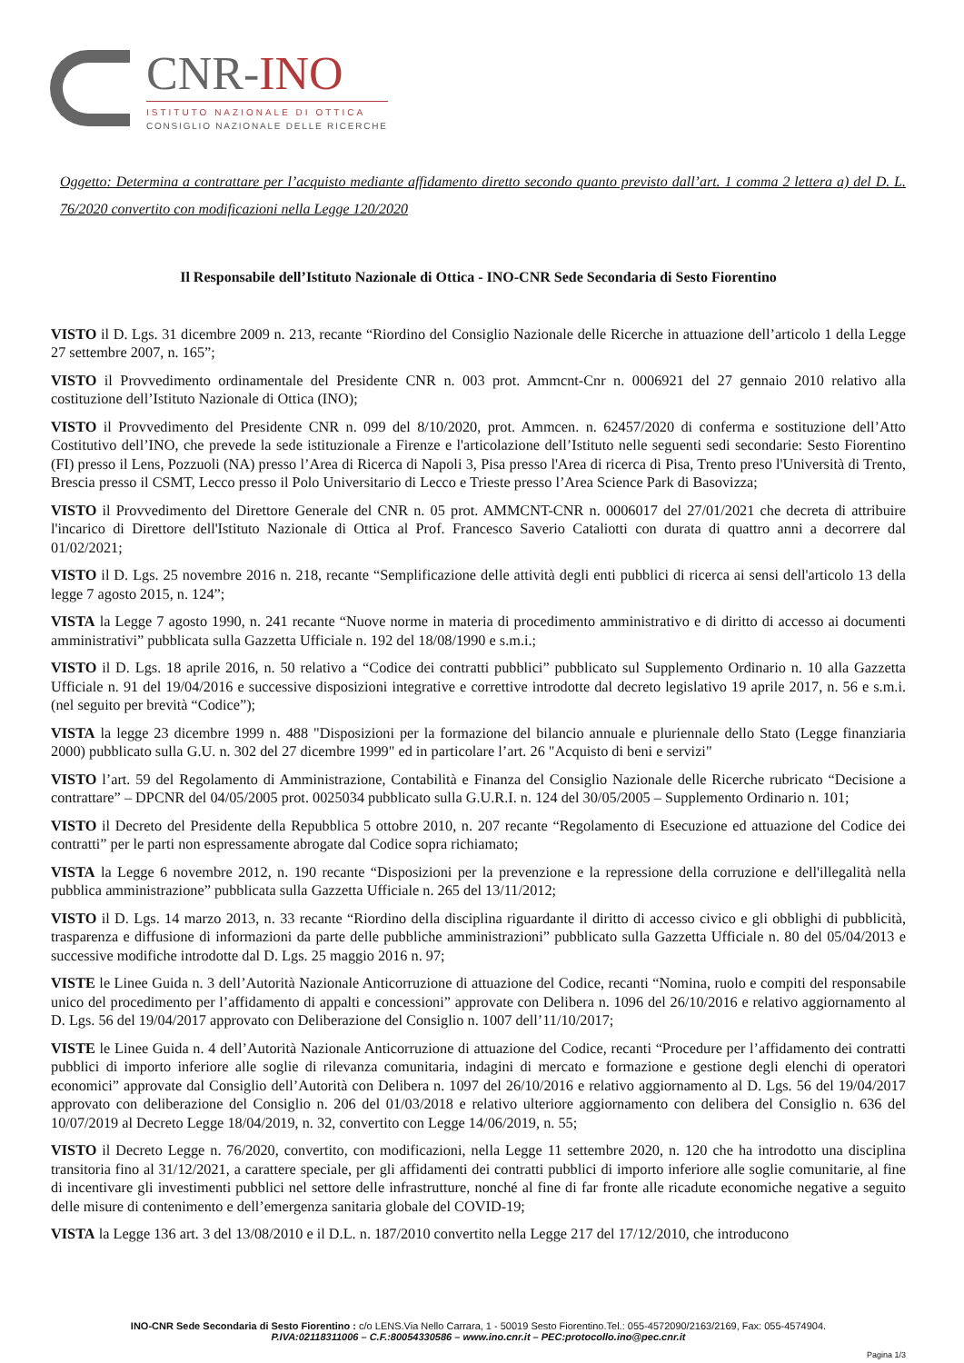CNR-INO
ISTITUTO NAZIONALE DI OTTICA
CONSIGLIO NAZIONALE DELLE RICERCHE
Oggetto: Determina a contrattare per l’acquisto mediante affidamento diretto secondo quanto previsto dall’art. 1 comma 2 lettera a) del D. L. 76/2020 convertito con modificazioni nella Legge 120/2020
Il Responsabile dell’Istituto Nazionale di Ottica - INO-CNR Sede Secondaria di Sesto Fiorentino
VISTO il D. Lgs. 31 dicembre 2009 n. 213, recante “Riordino del Consiglio Nazionale delle Ricerche in attuazione dell’articolo 1 della Legge 27 settembre 2007, n. 165”;
VISTO il Provvedimento ordinamentale del Presidente CNR n. 003 prot. Ammcnt-Cnr n. 0006921 del 27 gennaio 2010 relativo alla costituzione dell’Istituto Nazionale di Ottica (INO);
VISTO il Provvedimento del Presidente CNR n. 099 del 8/10/2020, prot. Ammcen. n. 62457/2020 di conferma e sostituzione dell’Atto Costitutivo dell’INO, che prevede la sede istituzionale a Firenze e l'articolazione dell’Istituto nelle seguenti sedi secondarie: Sesto Fiorentino (FI) presso il Lens, Pozzuoli (NA) presso l’Area di Ricerca di Napoli 3, Pisa presso l'Area di ricerca di Pisa, Trento preso l'Università di Trento, Brescia presso il CSMT, Lecco presso il Polo Universitario di Lecco e Trieste presso l’Area Science Park di Basovizza;
VISTO il Provvedimento del Direttore Generale del CNR n. 05 prot. AMMCNT-CNR n. 0006017 del 27/01/2021 che decreta di attribuire l'incarico di Direttore dell'Istituto Nazionale di Ottica al Prof. Francesco Saverio Cataliotti con durata di quattro anni a decorrere dal 01/02/2021;
VISTO il D. Lgs. 25 novembre 2016 n. 218, recante “Semplificazione delle attività degli enti pubblici di ricerca ai sensi dell'articolo 13 della legge 7 agosto 2015, n. 124”;
VISTA la Legge 7 agosto 1990, n. 241 recante “Nuove norme in materia di procedimento amministrativo e di diritto di accesso ai documenti amministrativi” pubblicata sulla Gazzetta Ufficiale n. 192 del 18/08/1990 e s.m.i.;
VISTO il D. Lgs. 18 aprile 2016, n. 50 relativo a “Codice dei contratti pubblici” pubblicato sul Supplemento Ordinario n. 10 alla Gazzetta Ufficiale n. 91 del 19/04/2016 e successive disposizioni integrative e correttive introdotte dal decreto legislativo 19 aprile 2017, n. 56 e s.m.i. (nel seguito per brevità “Codice”);
VISTA la legge 23 dicembre 1999 n. 488 "Disposizioni per la formazione del bilancio annuale e pluriennale dello Stato (Legge finanziaria 2000) pubblicato sulla G.U. n. 302 del 27 dicembre 1999" ed in particolare l’art. 26 "Acquisto di beni e servizi"
VISTO l’art. 59 del Regolamento di Amministrazione, Contabilità e Finanza del Consiglio Nazionale delle Ricerche rubricato “Decisione a contrattare” – DPCNR del 04/05/2005 prot. 0025034 pubblicato sulla G.U.R.I. n. 124 del 30/05/2005 – Supplemento Ordinario n. 101;
VISTO il Decreto del Presidente della Repubblica 5 ottobre 2010, n. 207 recante “Regolamento di Esecuzione ed attuazione del Codice dei contratti” per le parti non espressamente abrogate dal Codice sopra richiamato;
VISTA la Legge 6 novembre 2012, n. 190 recante “Disposizioni per la prevenzione e la repressione della corruzione e dell'illegalità nella pubblica amministrazione” pubblicata sulla Gazzetta Ufficiale n. 265 del 13/11/2012;
VISTO il D. Lgs. 14 marzo 2013, n. 33 recante “Riordino della disciplina riguardante il diritto di accesso civico e gli obblighi di pubblicità, trasparenza e diffusione di informazioni da parte delle pubbliche amministrazioni” pubblicato sulla Gazzetta Ufficiale n. 80 del 05/04/2013 e successive modifiche introdotte dal D. Lgs. 25 maggio 2016 n. 97;
VISTE le Linee Guida n. 3 dell’Autorità Nazionale Anticorruzione di attuazione del Codice, recanti “Nomina, ruolo e compiti del responsabile unico del procedimento per l’affidamento di appalti e concessioni” approvate con Delibera n. 1096 del 26/10/2016 e relativo aggiornamento al D. Lgs. 56 del 19/04/2017 approvato con Deliberazione del Consiglio n. 1007 dell’11/10/2017;
VISTE le Linee Guida n. 4 dell’Autorità Nazionale Anticorruzione di attuazione del Codice, recanti “Procedure per l’affidamento dei contratti pubblici di importo inferiore alle soglie di rilevanza comunitaria, indagini di mercato e formazione e gestione degli elenchi di operatori economici” approvate dal Consiglio dell’Autorità con Delibera n. 1097 del 26/10/2016 e relativo aggiornamento al D. Lgs. 56 del 19/04/2017 approvato con deliberazione del Consiglio n. 206 del 01/03/2018 e relativo ulteriore aggiornamento con delibera del Consiglio n. 636 del 10/07/2019 al Decreto Legge 18/04/2019, n. 32, convertito con Legge 14/06/2019, n. 55;
VISTO il Decreto Legge n. 76/2020, convertito, con modificazioni, nella Legge 11 settembre 2020, n. 120 che ha introdotto una disciplina transitoria fino al 31/12/2021, a carattere speciale, per gli affidamenti dei contratti pubblici di importo inferiore alle soglie comunitarie, al fine di incentivare gli investimenti pubblici nel settore delle infrastrutture, nonché al fine di far fronte alle ricadute economiche negative a seguito delle misure di contenimento e dell’emergenza sanitaria globale del COVID-19;
VISTA la Legge 136 art. 3 del 13/08/2010 e il D.L. n. 187/2010 convertito nella Legge 217 del 17/12/2010, che introducono
INO-CNR Sede Secondaria di Sesto Fiorentino : c/o LENS.Via Nello Carrara, 1 - 50019 Sesto Fiorentino.Tel.: 055-4572090/2163/2169, Fax: 055-4574904.
P.IVA:02118311006 – C.F.:80054330586 – www.ino.cnr.it – PEC:protocollo.ino@pec.cnr.it
Pagina 1/3